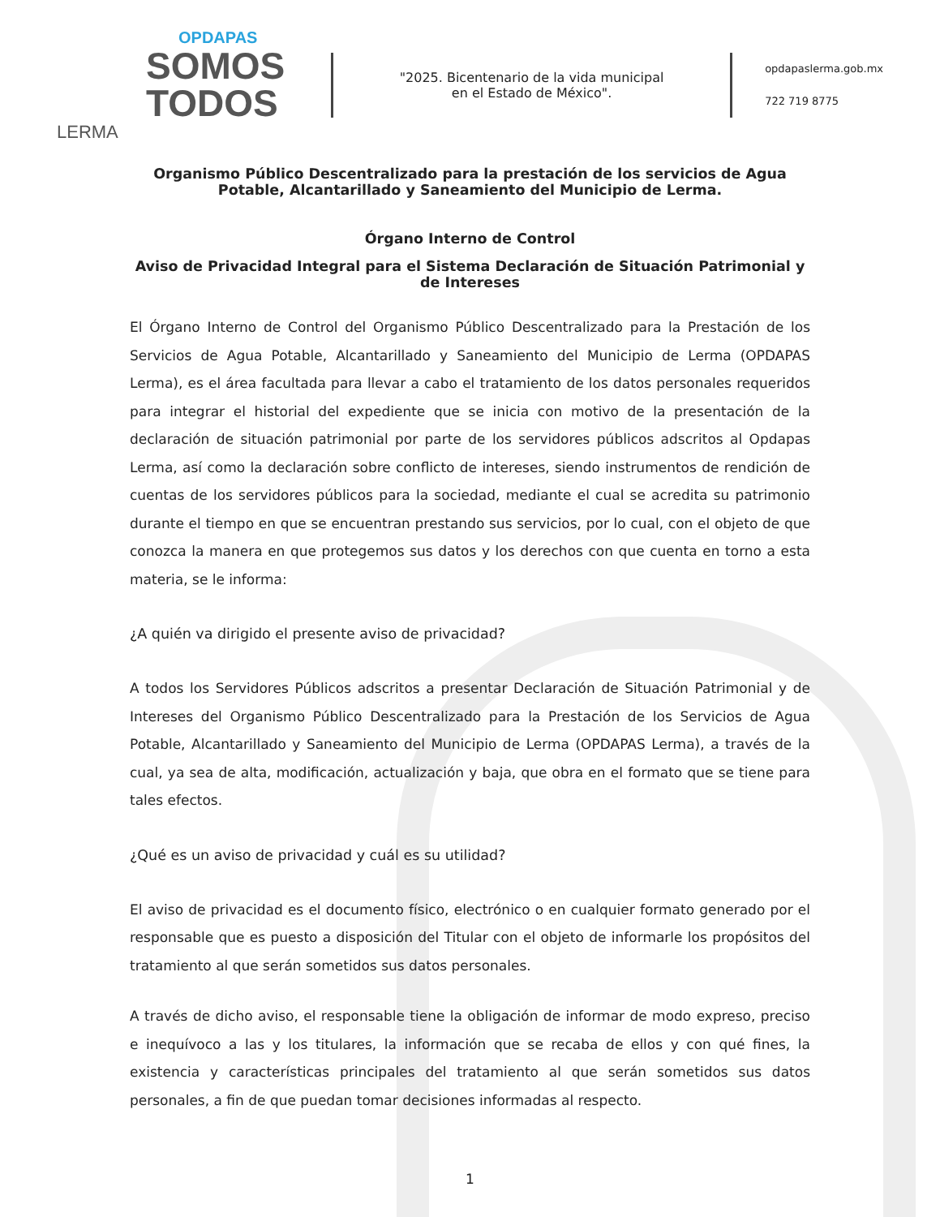OPDAPAS
SOMOS
TODOS
LERMA
"2025. Bicentenario de la vida municipal
en el Estado de México".
opdapaslerma.gob.mx
722 719 8775
Organismo Público Descentralizado para la prestación de los servicios de Agua Potable, Alcantarillado y Saneamiento del Municipio de Lerma.
Órgano Interno de Control
Aviso de Privacidad Integral para el Sistema Declaración de Situación Patrimonial y de Intereses
El Órgano Interno de Control del Organismo Público Descentralizado para la Prestación de los Servicios de Agua Potable, Alcantarillado y Saneamiento del Municipio de Lerma (OPDAPAS Lerma), es el área facultada para llevar a cabo el tratamiento de los datos personales requeridos para integrar el historial del expediente que se inicia con motivo de la presentación de la declaración de situación patrimonial por parte de los servidores públicos adscritos al Opdapas Lerma, así como la declaración sobre conflicto de intereses, siendo instrumentos de rendición de cuentas de los servidores públicos para la sociedad, mediante el cual se acredita su patrimonio durante el tiempo en que se encuentran prestando sus servicios, por lo cual, con el objeto de que conozca la manera en que protegemos sus datos y los derechos con que cuenta en torno a esta materia, se le informa:
¿A quién va dirigido el presente aviso de privacidad?
A todos los Servidores Públicos adscritos a presentar Declaración de Situación Patrimonial y de Intereses del Organismo Público Descentralizado para la Prestación de los Servicios de Agua Potable, Alcantarillado y Saneamiento del Municipio de Lerma (OPDAPAS Lerma), a través de la cual, ya sea de alta, modificación, actualización y baja, que obra en el formato que se tiene para tales efectos.
¿Qué es un aviso de privacidad y cuál es su utilidad?
El aviso de privacidad es el documento físico, electrónico o en cualquier formato generado por el responsable que es puesto a disposición del Titular con el objeto de informarle los propósitos del tratamiento al que serán sometidos sus datos personales.
A través de dicho aviso, el responsable tiene la obligación de informar de modo expreso, preciso e inequívoco a las y los titulares, la información que se recaba de ellos y con qué fines, la existencia y características principales del tratamiento al que serán sometidos sus datos personales, a fin de que puedan tomar decisiones informadas al respecto.
1